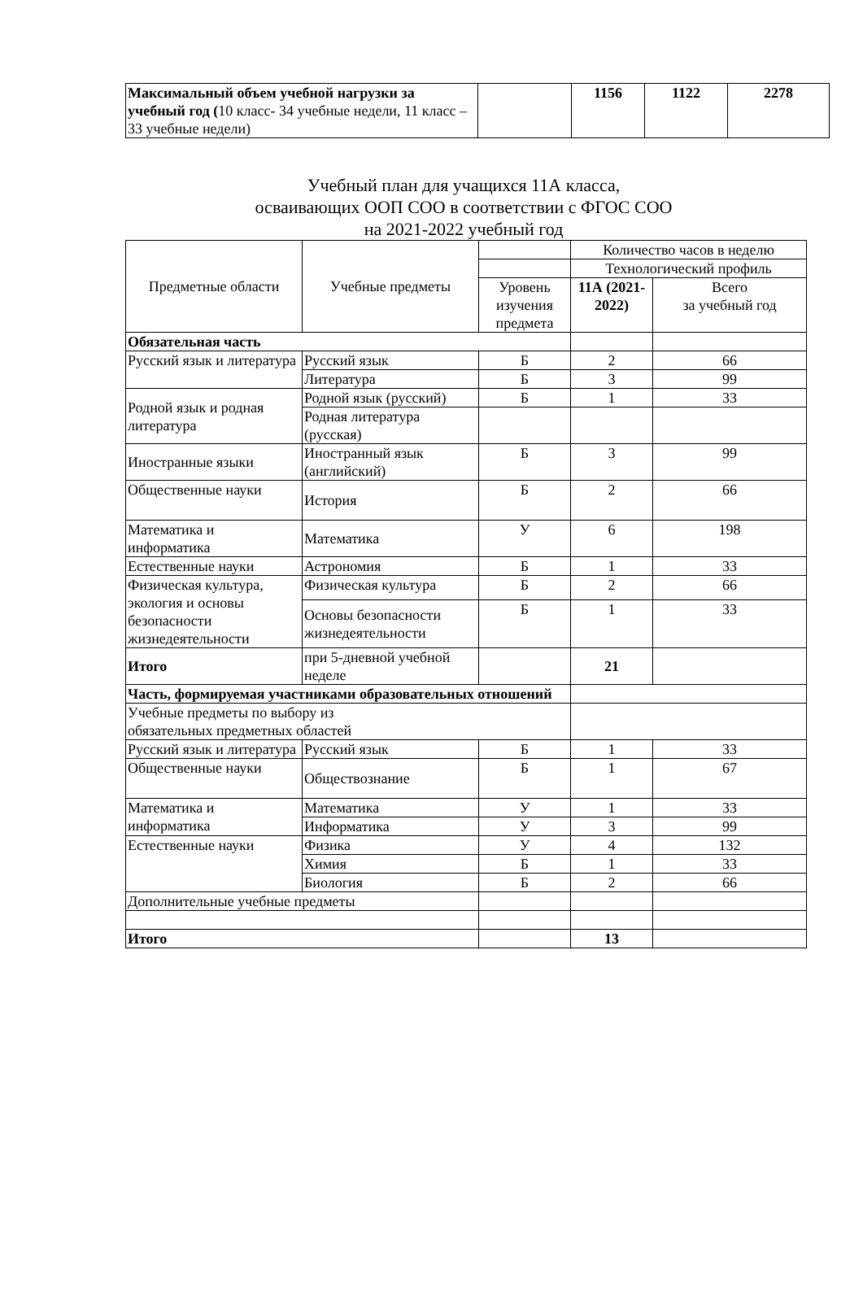| Максимальный объем учебной нагрузки за учебный год ( 10 класс- 34 учебные недели, 11 класс – 33 учебные недели) | | 1156 | 1122 | 2278 |
Учебный план для учащихся 11А класса,
осваивающих ООП СОО в соответствии с ФГОС СОО
на 2021-2022 учебный год
| Предметные области | Учебные предметы | | Количество часов в неделю | |
| | | | Технологический профиль | |
| | | Уровень изучения предмета | 11А (2021-2022) | Всего за учебный год |
| Обязательная часть | | | | |
| Русский язык и литература | Русский язык | Б | 2 | 66 |
| | Литература | Б | 3 | 99 |
| Родной язык и родная литература | Родной язык (русский) | Б | 1 | 33 |
| | Родная литература (русская) | | | |
| Иностранные языки | Иностранный язык (английский) | Б | 3 | 99 |
| Общественные науки | История | Б | 2 | 66 |
| Математика и информатика | Математика | У | 6 | 198 |
| Естественные науки | Астрономия | Б | 1 | 33 |
| Физическая культура, экология и основы безопасности жизнедеятельности | Физическая культура | Б | 2 | 66 |
| | Основы безопасности жизнедеятельности | Б | 1 | 33 |
| Итого | при 5-дневной учебной неделе | | 21 | |
| Часть, формируемая участниками образовательных отношений | | | | |
| Учебные предметы по выбору из обязательных предметных областей | | | | |
| Русский язык и литература | Русский язык | Б | 1 | 33 |
| Общественные науки | Обществознание | Б | 1 | 67 |
| Математика и информатика | Математика | У | 1 | 33 |
| | Информатика | У | 3 | 99 |
| Естественные науки | Физика | У | 4 | 132 |
| | Химия | Б | 1 | 33 |
| | Биология | Б | 2 | 66 |
| Дополнительные учебные предметы | | | | |
| Итого | | | 13 | |